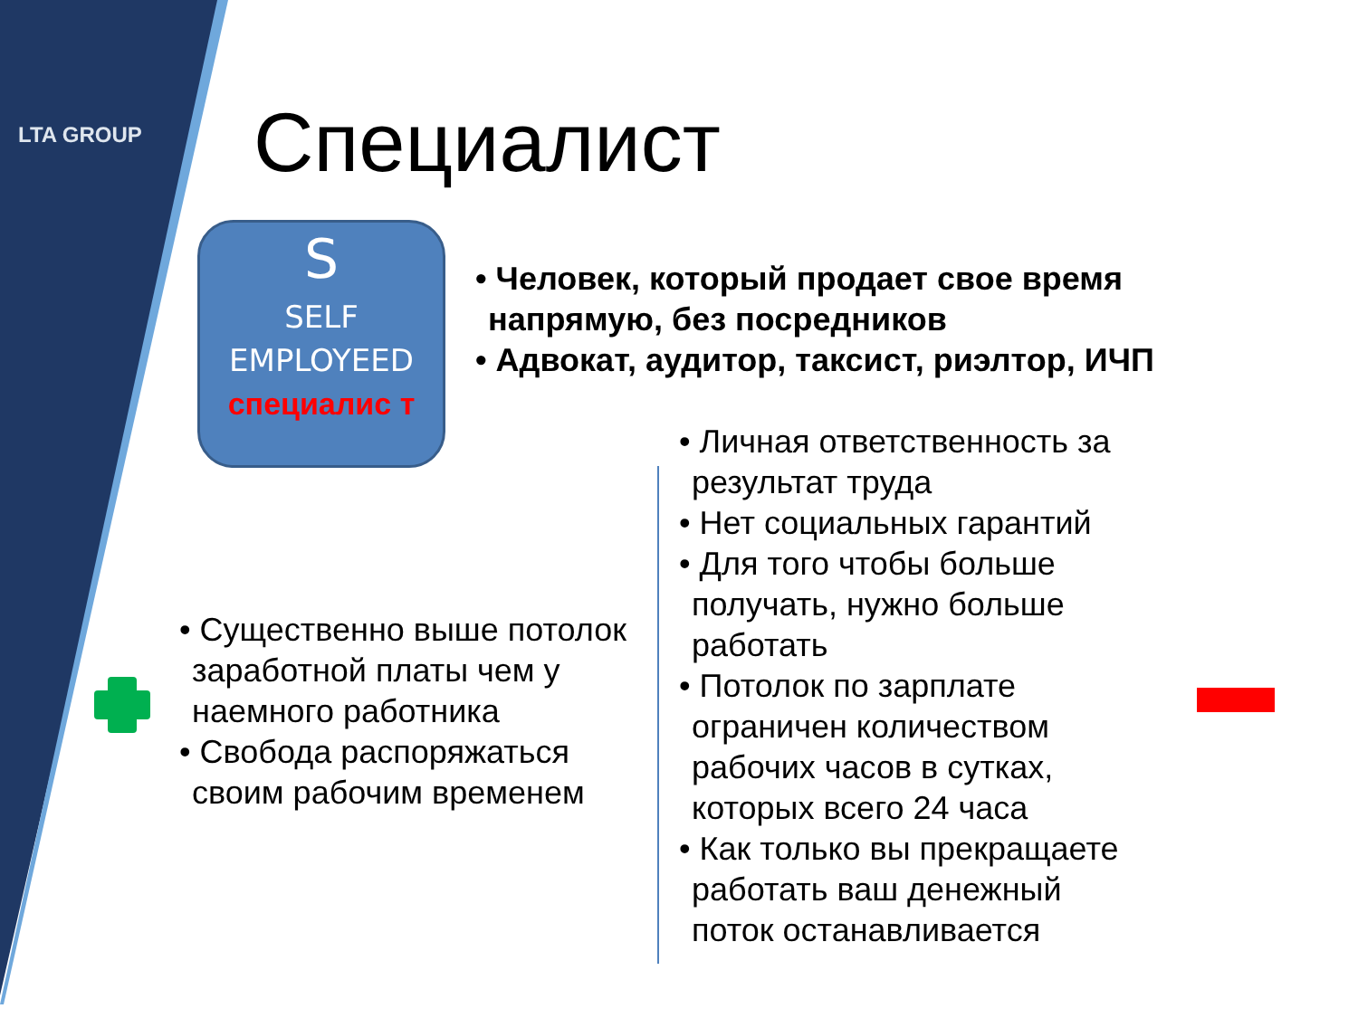LTA GROUP Специалист
S
SELF
EMPLOYEED
специалис т
• Человек, который продает свое время напрямую, без посредников
• Адвокат, аудитор, таксист, риэлтор, ИЧП
• Существенно выше потолок заработной платы чем у наемного работника
• Свобода распоряжаться своим рабочим временем
• Личная ответственность за результат труда
• Нет социальных гарантий
• Для того чтобы больше получать, нужно больше работать
• Потолок по зарплате ограничен количеством рабочих часов в сутках, которых всего 24 часа
• Как только вы прекращаете работать ваш денежный поток останавливается